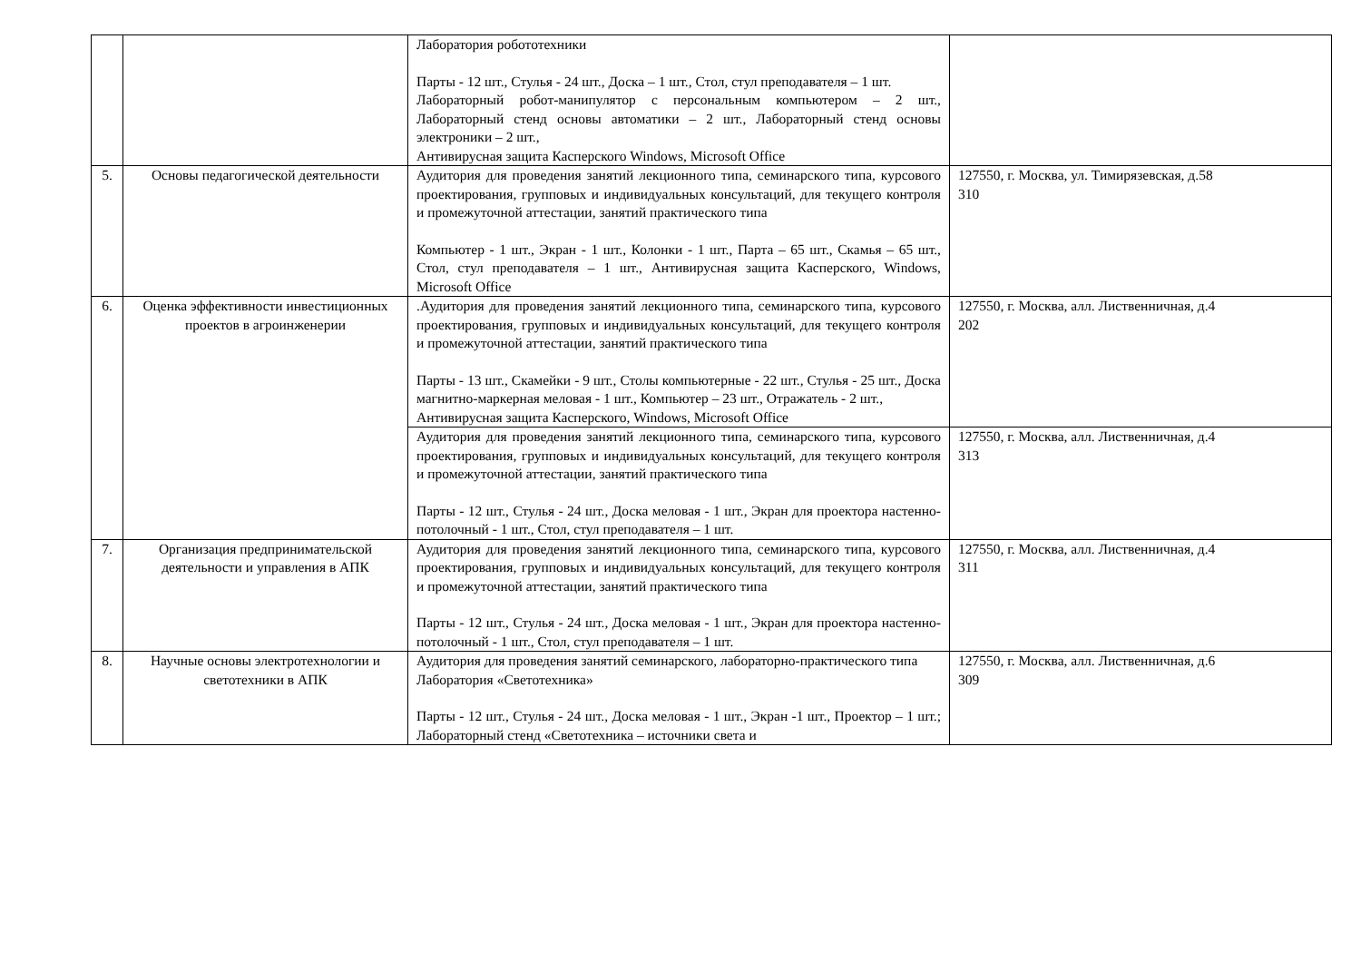| | | Лаборатория робототехники Парты - 12 шт., Стулья - 24 шт., Доска – 1 шт., Стол, стул преподавателя – 1 шт. Лабораторный робот-манипулятор с персональным компьютером – 2 шт., Лабораторный стенд основы автоматики – 2 шт., Лабораторный стенд основы электроники – 2 шт., Антивирусная защита Касперского Windows, Microsoft Office | |
| 5. | Основы педагогической деятельности | Аудитория для проведения занятий лекционного типа, семинарского типа, курсового проектирования, групповых и индивидуальных консультаций, для текущего контроля и промежуточной аттестации, занятий практического типа Компьютер - 1 шт., Экран - 1 шт., Колонки - 1 шт., Парта – 65 шт., Скамья – 65 шт., Стол, стул преподавателя – 1 шт., Антивирусная защита Касперского, Windows, Microsoft Office | 127550, г. Москва, ул. Тимирязевская, д.58 310 |
| 6. | Оценка эффективности инвестиционных проектов в агроинженерии | .Аудитория для проведения занятий лекционного типа, семинарского типа, курсового проектирования, групповых и индивидуальных консультаций, для текущего контроля и промежуточной аттестации, занятий практического типа Парты - 13 шт., Скамейки - 9 шт., Столы компьютерные - 22 шт., Стулья - 25 шт., Доска магнитно-маркерная меловая - 1 шт., Компьютер – 23 шт., Отражатель - 2 шт., Антивирусная защита Касперского, Windows, Microsoft Office | 127550, г. Москва, алл. Лиственничная, д.4 202 |
| | | Аудитория для проведения занятий лекционного типа, семинарского типа, курсового проектирования, групповых и индивидуальных консультаций, для текущего контроля и промежуточной аттестации, занятий практического типа Парты - 12 шт., Стулья - 24 шт., Доска меловая - 1 шт., Экран для проектора настенно-потолочный - 1 шт., Стол, стул преподавателя – 1 шт. | 127550, г. Москва, алл. Лиственничная, д.4 313 |
| 7. | Организация предпринимательской деятельности и управления в АПК | Аудитория для проведения занятий лекционного типа, семинарского типа, курсового проектирования, групповых и индивидуальных консультаций, для текущего контроля и промежуточной аттестации, занятий практического типа Парты - 12 шт., Стулья - 24 шт., Доска меловая - 1 шт., Экран для проектора настенно-потолочный - 1 шт., Стол, стул преподавателя – 1 шт. | 127550, г. Москва, алл. Лиственничная, д.4 311 |
| 8. | Научные основы электротехнологии и светотехники в АПК | Аудитория для проведения занятий семинарского, лабораторно-практического типа Лаборатория «Светотехника» Парты - 12 шт., Стулья - 24 шт., Доска меловая - 1 шт., Экран -1 шт., Проектор – 1 шт.; Лабораторный стенд «Светотехника – источники света и | 127550, г. Москва, алл. Лиственничная, д.6 309 |